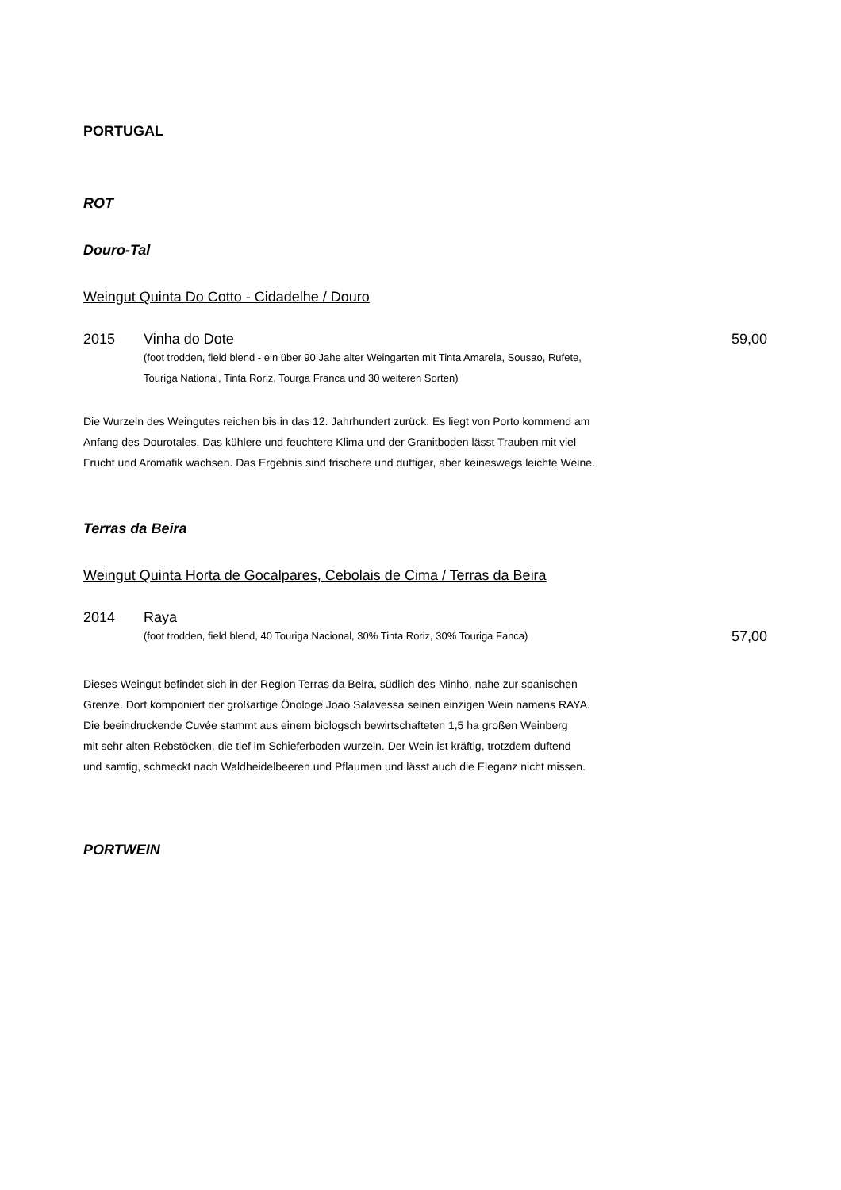PORTUGAL
ROT
Douro-Tal
Weingut Quinta Do Cotto - Cidadelhe / Douro
2015 Vinha do Dote 59,00
(foot trodden, field blend - ein über 90 Jahe alter Weingarten mit Tinta Amarela, Sousao, Rufete,
Touriga National, Tinta Roriz, Tourga Franca und 30 weiteren Sorten)
Die Wurzeln des Weingutes reichen bis in das 12. Jahrhundert zurück. Es liegt von Porto kommend am
Anfang des Dourotales. Das kühlere und feuchtere Klima und der Granitboden lässt Trauben mit viel
Frucht und Aromatik wachsen. Das Ergebnis sind frischere und duftiger, aber keineswegs leichte Weine.
Terras da Beira
Weingut Quinta Horta de Gocalpares, Cebolais de Cima / Terras da Beira
2014 Raya
(foot trodden, field blend, 40 Touriga Nacional, 30% Tinta Roriz, 30% Touriga Fanca) 57,00
Dieses Weingut befindet sich in der Region Terras da Beira, südlich des Minho, nahe zur spanischen
Grenze. Dort komponiert der großartige Önologe Joao Salavessa seinen einzigen Wein namens RAYA.
Die beeindruckende Cuvée stammt aus einem biologsch bewirtschafteten 1,5 ha großen Weinberg
mit sehr alten Rebstöcken, die tief im Schieferboden wurzeln. Der Wein ist kräftig, trotzdem duftend
und samtig, schmeckt nach Waldheidelbeeren und Pflaumen und lässt auch die Eleganz nicht missen.
PORTWEIN